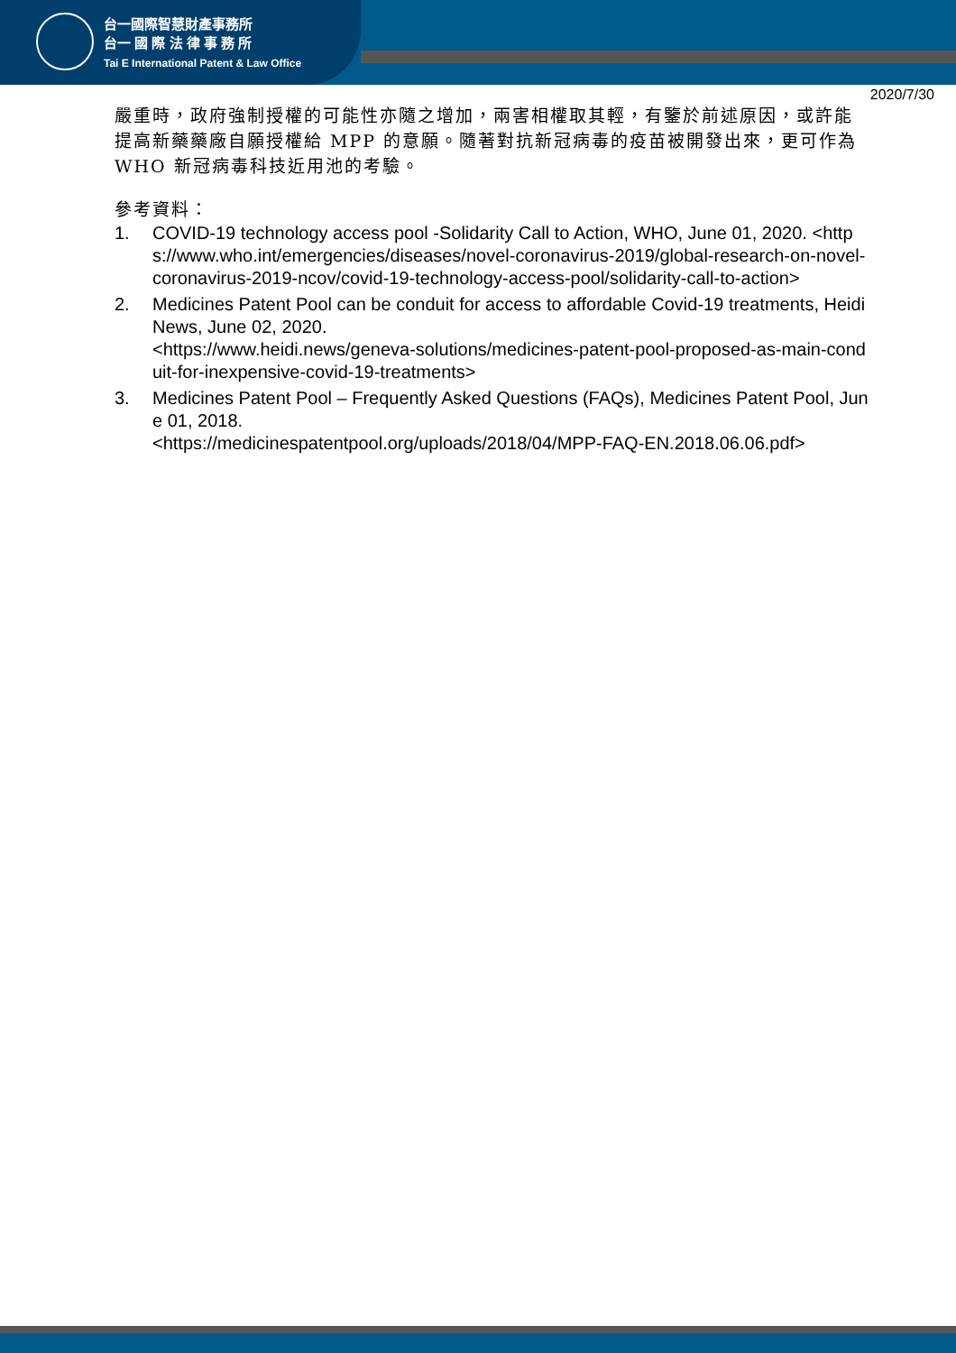台一國際智慧財產事務所
台一 國 際 法 律 事 務 所
Tai E International Patent & Law Office
2020/7/30
嚴重時，政府強制授權的可能性亦隨之增加，兩害相權取其輕，有鑒於前述原因，或許能提高新藥藥廠自願授權給 MPP 的意願。隨著對抗新冠病毒的疫苗被開發出來，更可作為 WHO 新冠病毒科技近用池的考驗。
參考資料：
1. COVID-19 technology access pool -Solidarity Call to Action, WHO, June 01, 2020. <https://www.who.int/emergencies/diseases/novel-coronavirus-2019/global-research-on-novel-coronavirus-2019-ncov/covid-19-technology-access-pool/solidarity-call-to-action>
2. Medicines Patent Pool can be conduit for access to affordable Covid-19 treatments, Heidi News, June 02, 2020.
<https://www.heidi.news/geneva-solutions/medicines-patent-pool-proposed-as-main-conduit-for-inexpensive-covid-19-treatments>
3. Medicines Patent Pool – Frequently Asked Questions (FAQs), Medicines Patent Pool, June 01, 2018.
<https://medicinespatentpool.org/uploads/2018/04/MPP-FAQ-EN.2018.06.06.pdf>